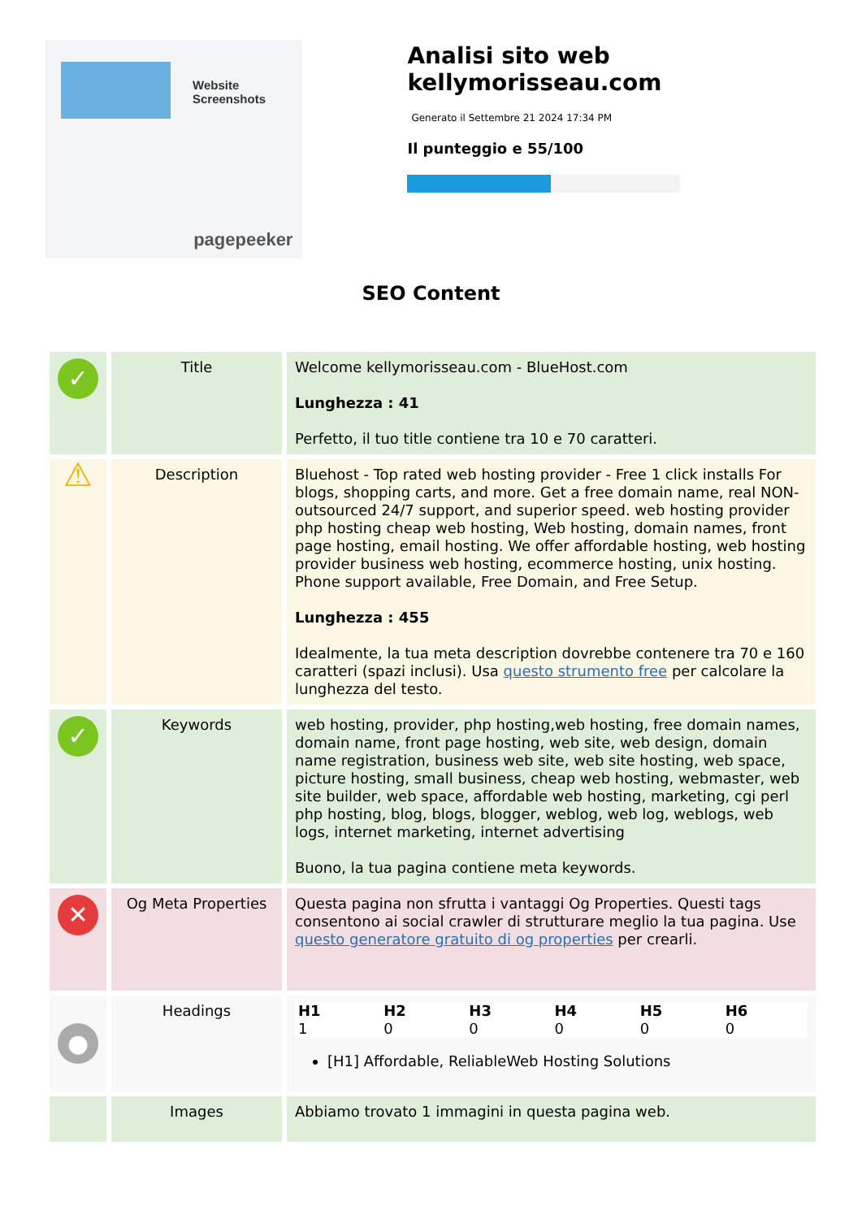Website Screenshots
pagepeeker
Analisi sito web kellymorisseau.com
Generato il Settembre 21 2024 17:34 PM
Il punteggio e 55/100
SEO Content
| ✓ | Title | Welcome kellymorisseau.com - BlueHost.com Lunghezza : 41 Perfetto, il tuo title contiene tra 10 e 70 caratteri. |
| ⚠ | Description | Bluehost - Top rated web hosting provider - Free 1 click installs For blogs, shopping carts, and more. Get a free domain name, real NON-outsourced 24/7 support, and superior speed. web hosting provider php hosting cheap web hosting, Web hosting, domain names, front page hosting, email hosting. We offer affordable hosting, web hosting provider business web hosting, ecommerce hosting, unix hosting. Phone support available, Free Domain, and Free Setup. Lunghezza : 455 Idealmente, la tua meta description dovrebbe contenere tra 70 e 160 caratteri (spazi inclusi). Usa questo strumento free per calcolare la lunghezza del testo. |
| ✓ | Keywords | web hosting, provider, php hosting,web hosting, free domain names, domain name, front page hosting, web site, web design, domain name registration, business web site, web site hosting, web space, picture hosting, small business, cheap web hosting, webmaster, web site builder, web space, affordable web hosting, marketing, cgi perl php hosting, blog, blogs, blogger, weblog, web log, weblogs, web logs, internet marketing, internet advertising Buono, la tua pagina contiene meta keywords. |
| ✕ | Og Meta Properties | Questa pagina non sfrutta i vantaggi Og Properties. Questi tags consentono ai social crawler di strutturare meglio la tua pagina. Use questo generatore gratuito di og properties per crearli. |
| ● | Headings | / H1 / H2 / H3 / H4 / H5 / H6 / / --- / --- / --- / --- / --- / --- / / 1 / 0 / 0 / 0 / 0 / 0 / [H1] Affordable, ReliableWeb Hosting Solutions |
| | Images | Abbiamo trovato 1 immagini in questa pagina web. |